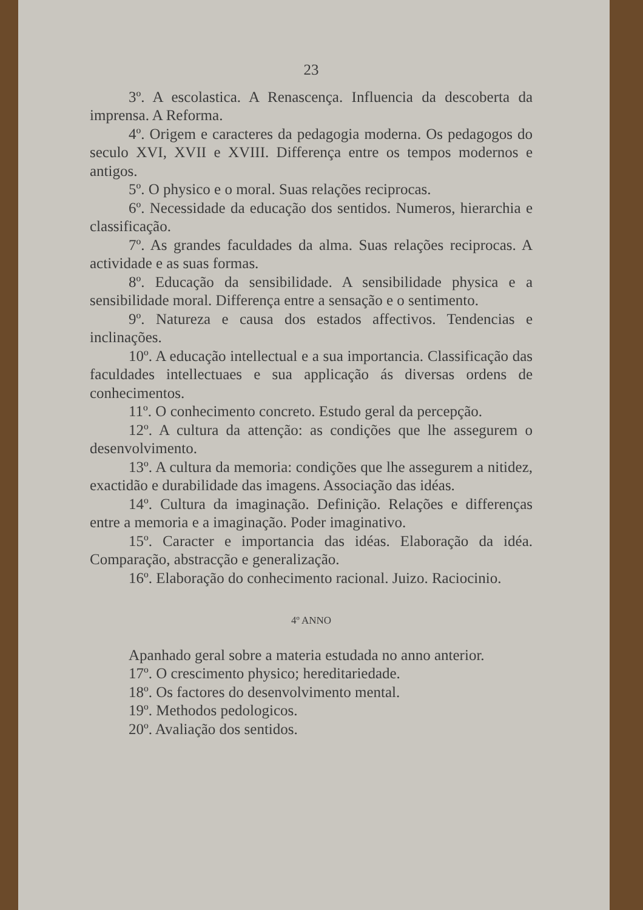23
3º. A escolastica. A Renascença. Influencia da descoberta da imprensa. A Reforma.
4º. Origem e caracteres da pedagogia moderna. Os pedagogos do seculo XVI, XVII e XVIII. Differença entre os tempos modernos e antigos.
5º. O physico e o moral. Suas relações reciprocas.
6º. Necessidade da educação dos sentidos. Numeros, hierarchia e classificação.
7º. As grandes faculdades da alma. Suas relações reciprocas. A actividade e as suas formas.
8º. Educação da sensibilidade. A sensibilidade physica e a sensibilidade moral. Differença entre a sensação e o sentimento.
9º. Natureza e causa dos estados affectivos. Tendencias e inclinações.
10º. A educação intellectual e a sua importancia. Classificação das faculdades intellectuaes e sua applicação ás diversas ordens de conhecimentos.
11º. O conhecimento concreto. Estudo geral da percepção.
12º. A cultura da attenção: as condições que lhe assegurem o desenvolvimento.
13º. A cultura da memoria: condições que lhe assegurem a nitidez, exactidão e durabilidade das imagens. Associação das idéas.
14º. Cultura da imaginação. Definição. Relações e differenças entre a memoria e a imaginação. Poder imaginativo.
15º. Caracter e importancia das idéas. Elaboração da idéa. Comparação, abstracção e generalização.
16º. Elaboração do conhecimento racional. Juizo. Raciocinio.
4º ANNO
Apanhado geral sobre a materia estudada no anno anterior.
17º. O crescimento physico; hereditariedade.
18º. Os factores do desenvolvimento mental.
19º. Methodos pedologicos.
20º. Avaliação dos sentidos.